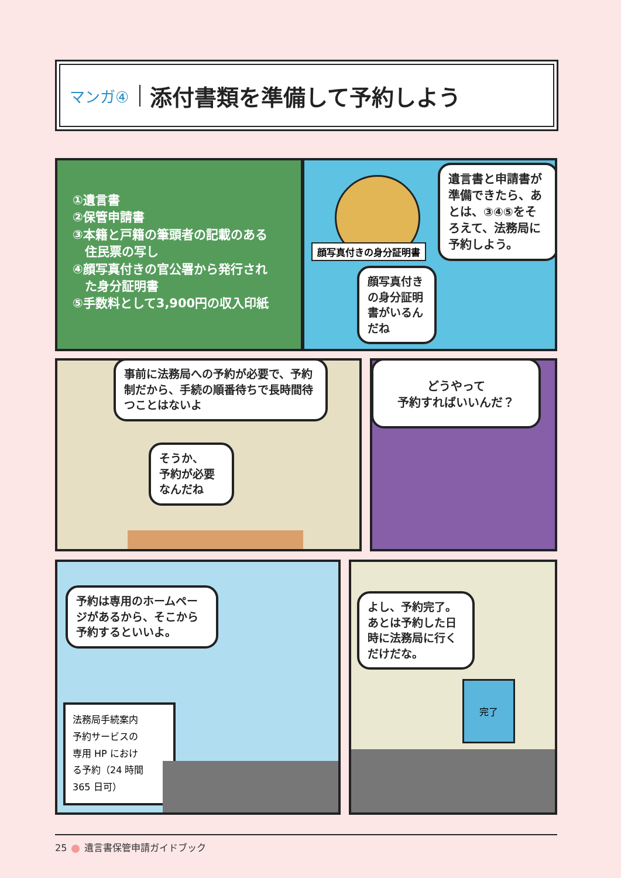マンガ④ 添付書類を準備して予約しよう
①遺言書
②保管申請書
③本籍と戸籍の筆頭者の記載のある
　住民票の写し
④顔写真付きの官公署から発行され
　た身分証明書
⑤手数料として3,900円の収入印紙
顔写真付きの身分証明書
遺言書と申請書が準備できたら、あとは、③④⑤をそろえて、法務局に予約しよう。
顔写真付きの身分証明書がいるんだね
事前に法務局への予約が必要で、予約制だから、手続の順番待ちで長時間待つことはないよ
そうか、
予約が必要
なんだね
どうやって
予約すればいいんだ？
予約は専用のホームページがあるから、そこから予約するといいよ。
法務局手続案内
予約サービスの
専用 HP におけ
る予約（24 時間
365 日可）
よし、予約完了。あとは予約した日時に法務局に行くだけだな。
完了
25 遺言書保管申請ガイドブック